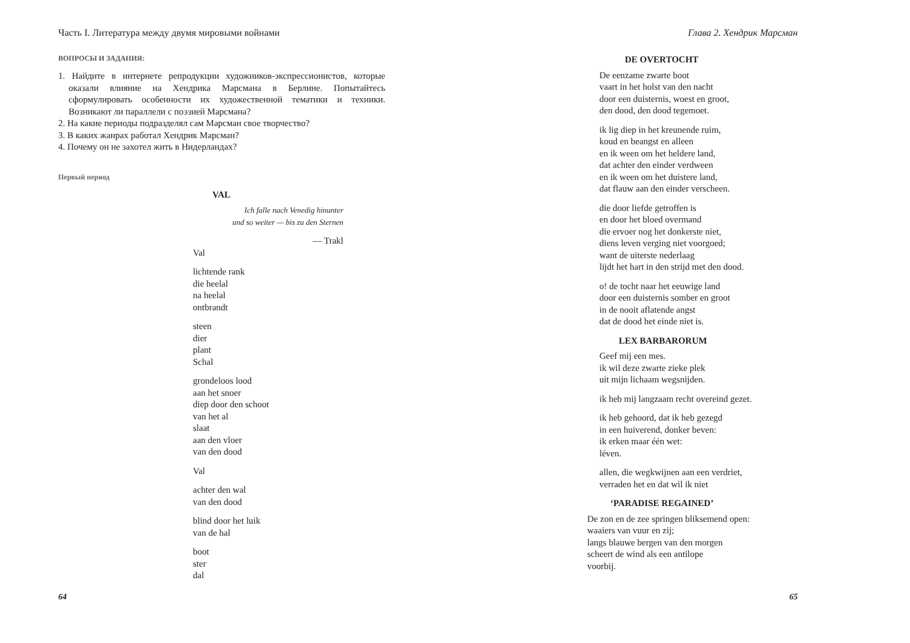Часть I. Литература между двумя мировыми войнами
ВОПРОСЫ И ЗАДАНИЯ:
1. Найдите в интернете репродукции художников-экспрессионистов, которые оказали влияние на Хендрика Марсмана в Берлине. Попытайтесь сформулировать особенности их художественной тематики и техники. Возникают ли параллели с поэзией Марсмана?
2. На какие периоды подразделял сам Марсман свое творчество?
3. В каких жанрах работал Хендрик Марсман?
4. Почему он не захотел жить в Нидерландах?
Первый период
VAL
Ich falle nach Venedig hinunter
und so weiter — bis zu den Sternen
— Trakl
Val
lichtende rank
die heelal
na heelal
ontbrandt
steen
dier
plant
Schal
grondeloos lood
aan het snoer
diep door den schoot
van het al
slaat
aan den vloer
van den dood
Val
achter den wal
van den dood
blind door het luik
van de hal
boot
ster
dal
64
Глава 2. Хендрик Марсман
DE OVERTOCHT
De eenzame zwarte boot
vaart in het holst van den nacht
door een duisternis, woest en groot,
den dood, den dood tegemoet.
ik lig diep in het kreunende ruim,
koud en beangst en alleen
en ik ween om het heldere land,
dat achter den einder verdween
en ik ween om het duistere land,
dat flauw aan den einder verscheen.
die door liefde getroffen is
en door het bloed overmand
die ervoer nog het donkerste niet,
diens leven verging niet voorgoed;
want de uiterste nederlaag
lijdt het hart in den strijd met den dood.
o! de tocht naar het eeuwige land
door een duisternis somber en groot
in de nooit aflatende angst
dat de dood het einde niet is.
LEX BARBARORUM
Geef mij een mes.
ik wil deze zwarte zieke plek
uit mijn lichaam wegsnijden.
ik heb mij langzaam recht overeind gezet.
ik heb gehoord, dat ik heb gezegd
in een huiverend, donker beven:
ik erken maar één wet:
léven.
allen, die wegkwijnen aan een verdriet,
verraden het en dat wìl ik niet
‘PARADISE REGAINED’
De zon en de zee springen bliksemend open:
waaiers van vuur en zij;
langs blauwe bergen van den morgen
scheert de wind als een antilope
voorbij.
65